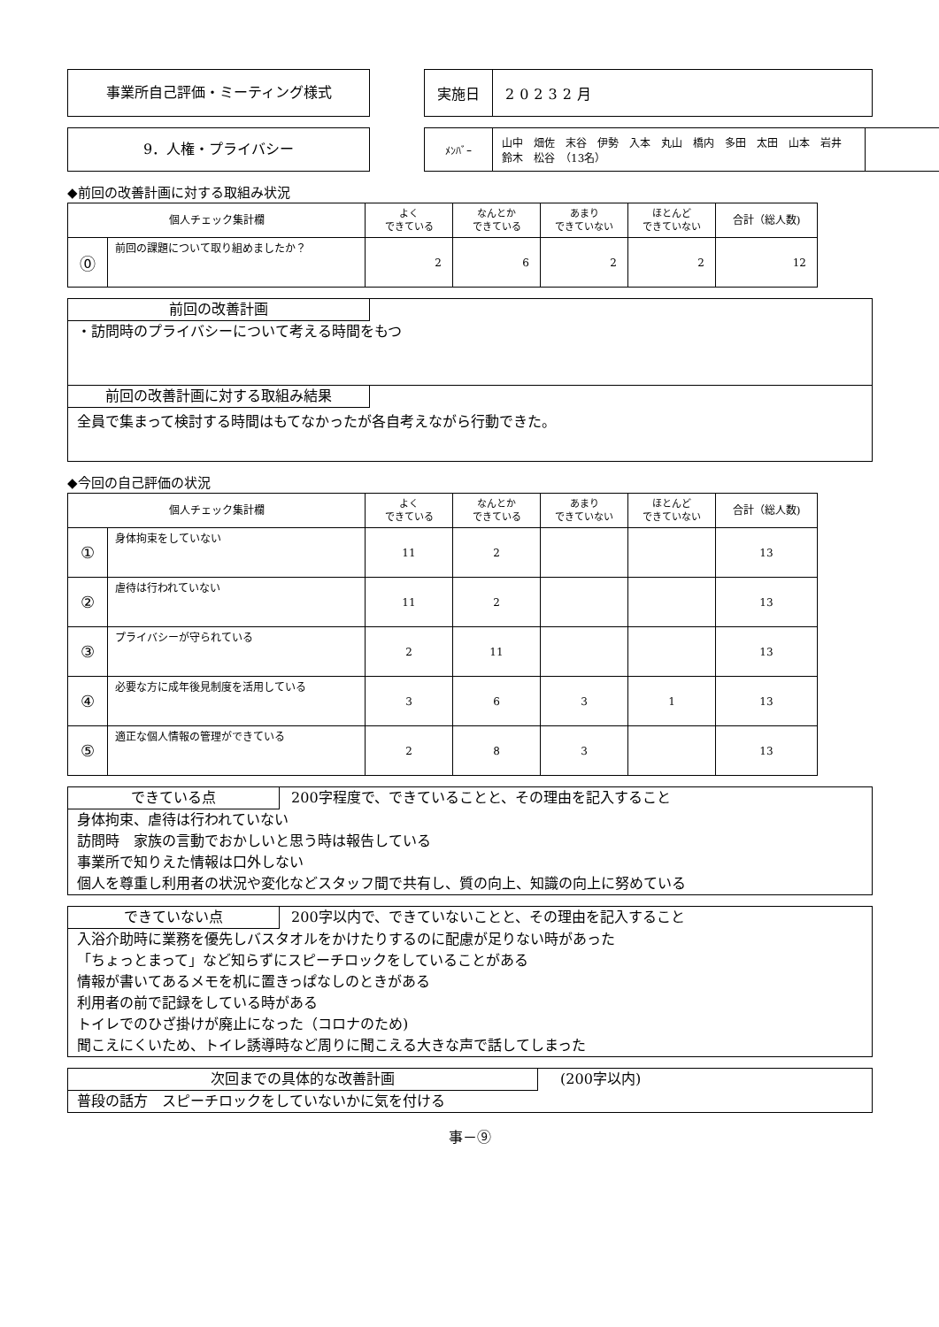事業所自己評価・ミーティング様式
| 実施日 | 20232月 |
9．人権・プライバシー
| ﾒﾝﾊﾞｰ | 山中 畑佐 末谷 伊勢 入本 丸山 橋内 多田 太田 山本 岩井 鈴木 松谷 （13名） | |
◆前回の改善計画に対する取組み状況
| 個人チェック集計欄 | | よく できている | なんとか できている | あまり できていない | ほとんど できていない | 合計（総人数) |
| --- | --- | --- | --- | --- | --- | --- |
| ⓪ | 前回の課題について取り組めましたか？ | 2 | 6 | 2 | 2 | 12 |
前回の改善計画
・訪問時のプライバシーについて考える時間をもつ
前回の改善計画に対する取組み結果
全員で集まって検討する時間はもてなかったが各自考えながら行動できた。
◆今回の自己評価の状況
| 個人チェック集計欄 | | よく できている | なんとか できている | あまり できていない | ほとんど できていない | 合計（総人数) |
| --- | --- | --- | --- | --- | --- | --- |
| ① | 身体拘束をしていない | 11 | 2 | | | 13 |
| ② | 虐待は行われていない | 11 | 2 | | | 13 |
| ③ | プライバシーが守られている | 2 | 11 | | | 13 |
| ④ | 必要な方に成年後見制度を活用している | 3 | 6 | 3 | 1 | 13 |
| ⑤ | 適正な個人情報の管理ができている | 2 | 8 | 3 | | 13 |
できている点 200字程度で、できていることと、その理由を記入すること
身体拘束、虐待は行われていない
訪問時　家族の言動でおかしいと思う時は報告している
事業所で知りえた情報は口外しない
個人を尊重し利用者の状況や変化などスタッフ間で共有し、質の向上、知識の向上に努めている
できていない点 200字以内で、できていないことと、その理由を記入すること
入浴介助時に業務を優先しバスタオルをかけたりするのに配慮が足りない時があった
「ちょっとまって」など知らずにスピーチロックをしていることがある
情報が書いてあるメモを机に置きっぱなしのときがある
利用者の前で記録をしている時がある
トイレでのひざ掛けが廃止になった（コロナのため)
聞こえにくいため、トイレ誘導時など周りに聞こえる大きな声で話してしまった
次回までの具体的な改善計画 (200字以内)
普段の話方　スピーチロックをしていないかに気を付ける
事－⑨